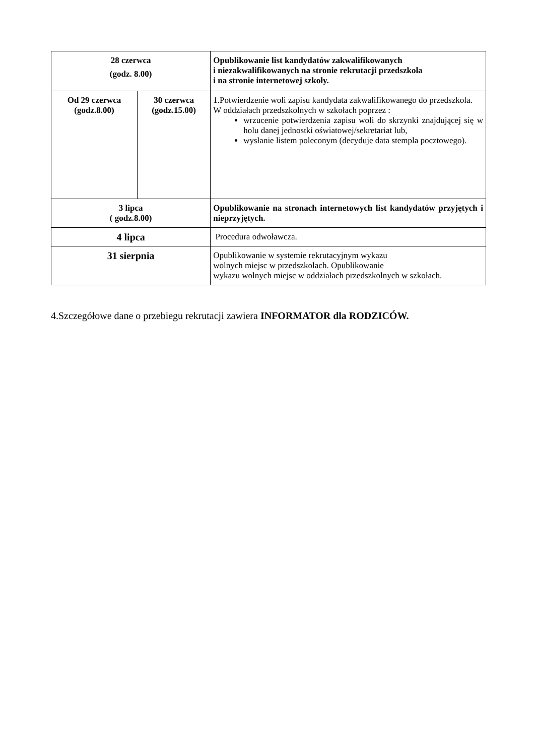| 28 czerwca (godz. 8.00) | | Opublikowanie list kandydatów zakwalifikowanych i niezakwalifikowanych na stronie rekrutacji przedszkola i na stronie internetowej szkoły. |
| Od 29 czerwca (godz.8.00) | 30 czerwca (godz.15.00) | 1.Potwierdzenie woli zapisu kandydata zakwalifikowanego do przedszkola. W oddziałach przedszkolnych w szkołach poprzez : wrzucenie potwierdzenia zapisu woli do skrzynki znajdującej się w holu danej jednostki oświatowej/sekretariat lub, wysłanie listem poleconym (decyduje data stempla pocztowego). |
| 3 lipca ( godz.8.00) | | Opublikowanie na stronach internetowych list kandydatów przyjętych i nieprzyjętych. |
| 4 lipca | | Procedura odwoławcza. |
| 31 sierpnia | | Opublikowanie w systemie rekrutacyjnym wykazu wolnych miejsc w przedszkolach. Opublikowanie wykazu wolnych miejsc w oddziałach przedszkolnych w szkołach. |
4.Szczegółowe dane o przebiegu rekrutacji zawiera INFORMATOR dla RODZICÓW.